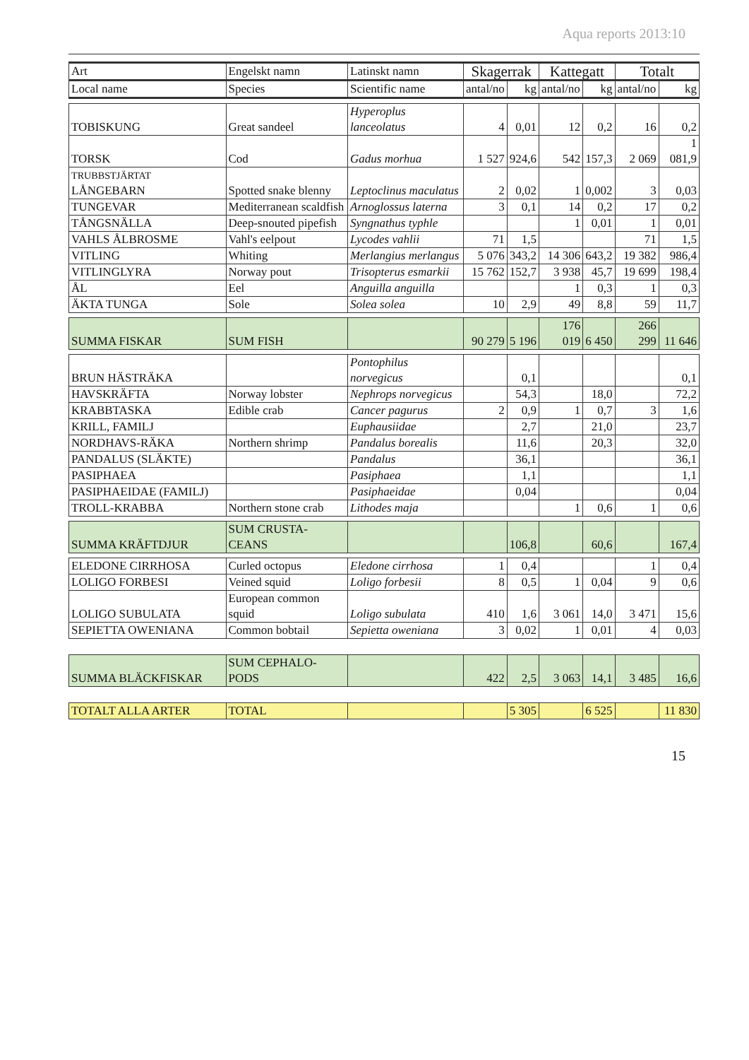Aqua reports 2013:10
| Art | Engelskt namn | Latinskt namn | Skagerrak | | Kattegatt | | Totalt | |
| --- | --- | --- | --- | --- | --- | --- | --- | --- |
| Local name | Species | Scientific name | antal/no | kg | antal/no | kg | antal/no | kg |
| TOBISKUNG | Great sandeel | Hyperoplus lanceolatus | 4 | 0,01 | 12 | 0,2 | 16 | 0,2 |
| TORSK | Cod | Gadus morhua | 1 527 | 924,6 | 542 | 157,3 | 2 069 | 1 081,9 |
| TRUBBSTJÄRTAT LÅNGEBARN | Spotted snake blenny | Leptoclinus maculatus | 2 | 0,02 | 1 | 0,002 | 3 | 0,03 |
| TUNGEVAR | Mediterranean scaldfish | Arnoglossus laterna | 3 | 0,1 | 14 | 0,2 | 17 | 0,2 |
| TÅNGSNÄLLA | Deep-snouted pipefish | Syngnathus typhle | | | 1 | 0,01 | 1 | 0,01 |
| VAHLS ÅLBROSME | Vahl's eelpout | Lycodes vahlii | 71 | 1,5 | | | 71 | 1,5 |
| VITLING | Whiting | Merlangius merlangus | 5 076 | 343,2 | 14 306 | 643,2 | 19 382 | 986,4 |
| VITLINGLYRA | Norway pout | Trisopterus esmarkii | 15 762 | 152,7 | 3 938 | 45,7 | 19 699 | 198,4 |
| ÅL | Eel | Anguilla anguilla | | | 1 | 0,3 | 1 | 0,3 |
| ÄKTA TUNGA | Sole | Solea solea | 10 | 2,9 | 49 | 8,8 | 59 | 11,7 |
| SUMMA FISKAR | SUM FISH | | 90 279 | 5 196 | 176 019 | 6 450 | 266 299 | 11 646 |
| BRUN HÄSTRÄKA | | Pontophilus norvegicus | | 0,1 | | | | 0,1 |
| HAVSKRÄFTA | Norway lobster | Nephrops norvegicus | | 54,3 | | 18,0 | | 72,2 |
| KRABBTASKA | Edible crab | Cancer pagurus | 2 | 0,9 | 1 | 0,7 | 3 | 1,6 |
| KRILL, FAMILJ | | Euphausiidae | | 2,7 | | 21,0 | | 23,7 |
| NORDHAVS-RÄKA | Northern shrimp | Pandalus borealis | | 11,6 | | 20,3 | | 32,0 |
| PANDALUS (SLÄKTE) | | Pandalus | | 36,1 | | | | 36,1 |
| PASIPHAEA | | Pasiphaea | | 1,1 | | | | 1,1 |
| PASIPHAEIDAE (FAMILJ) | | Pasiphaeidae | | 0,04 | | | | 0,04 |
| TROLL-KRABBA | Northern stone crab | Lithodes maja | | | 1 | 0,6 | 1 | 0,6 |
| SUMMA KRÄFTDJUR | SUM CRUSTA-CEANS | | | 106,8 | | 60,6 | | 167,4 |
| ELEDONE CIRRHOSA | Curled octopus | Eledone cirrhosa | 1 | 0,4 | | | 1 | 0,4 |
| LOLIGO FORBESI | Veined squid | Loligo forbesii | 8 | 0,5 | 1 | 0,04 | 9 | 0,6 |
| LOLIGO SUBULATA | European common squid | Loligo subulata | 410 | 1,6 | 3 061 | 14,0 | 3 471 | 15,6 |
| SEPIETTA OWENIANA | Common bobtail | Sepietta oweniana | 3 | 0,02 | 1 | 0,01 | 4 | 0,03 |
| SUMMA BLÄCKFISKAR | SUM CEPHALO-PODS | | 422 | 2,5 | 3 063 | 14,1 | 3 485 | 16,6 |
| TOTALT ALLA ARTER | TOTAL | | | 5 305 | | 6 525 | | 11 830 |
15